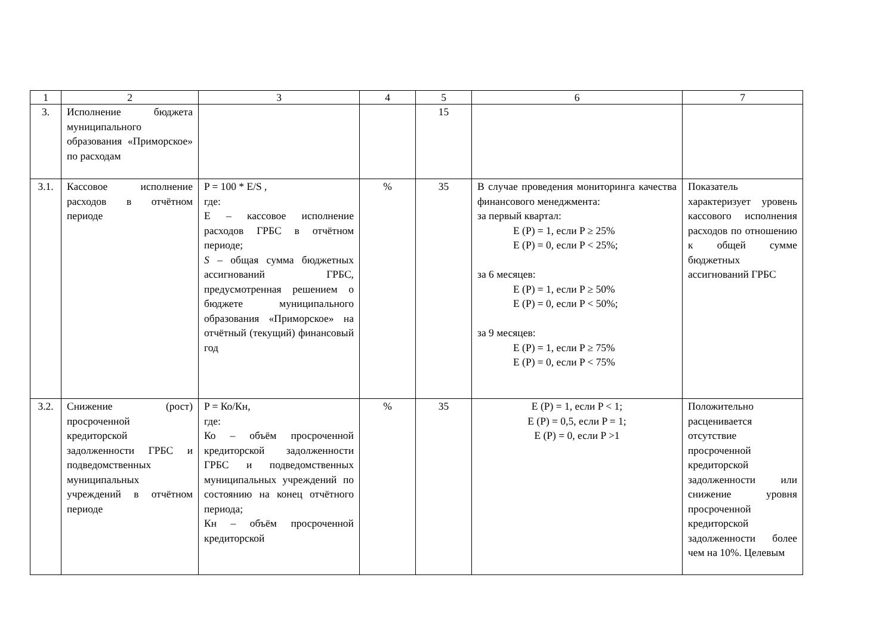| 1 | 2 | 3 | 4 | 5 | 6 | 7 |
| --- | --- | --- | --- | --- | --- | --- |
| 3. | Исполнение бюджета муниципального образования «Приморское» по расходам | | | 15 | | |
| 3.1. | Кассовое исполнение расходов в отчётном периоде | P = 100 * E/S , где: E – кассовое исполнение расходов ГРБС в отчётном периоде; S – общая сумма бюджетных ассигнований ГРБС, предусмотренная решением о бюджете муниципального образования «Приморское» на отчётный (текущий) финансовый год | % | 35 | В случае проведения мониторинга качества финансового менеджмента: за первый квартал: E (P) = 1, если P ≥ 25% E (P) = 0, если P < 25%; за 6 месяцев: E (P) = 1, если P ≥ 50% E (P) = 0, если P < 50%; за 9 месяцев: E (P) = 1, если P ≥ 75% E (P) = 0, если P < 75% | Показатель характеризует уровень кассового исполнения расходов по отношению к общей сумме бюджетных ассигнований ГРБС |
| 3.2. | Снижение (рост) просроченной кредиторской задолженности ГРБС и подведомственных муниципальных учреждений в отчётном периоде | P = Ко/Кн, где: Ко – объём просроченной кредиторской задолженности ГРБС и подведомственных муниципальных учреждений по состоянию на конец отчётного периода; Кн – объём просроченной кредиторской | % | 35 | E (P) = 1, если P < 1; E (P) = 0,5, если P = 1; E (P) = 0, если P >1 | Положительно расценивается отсутствие просроченной кредиторской задолженности или снижение уровня просроченной кредиторской задолженности более чем на 10%. Целевым |